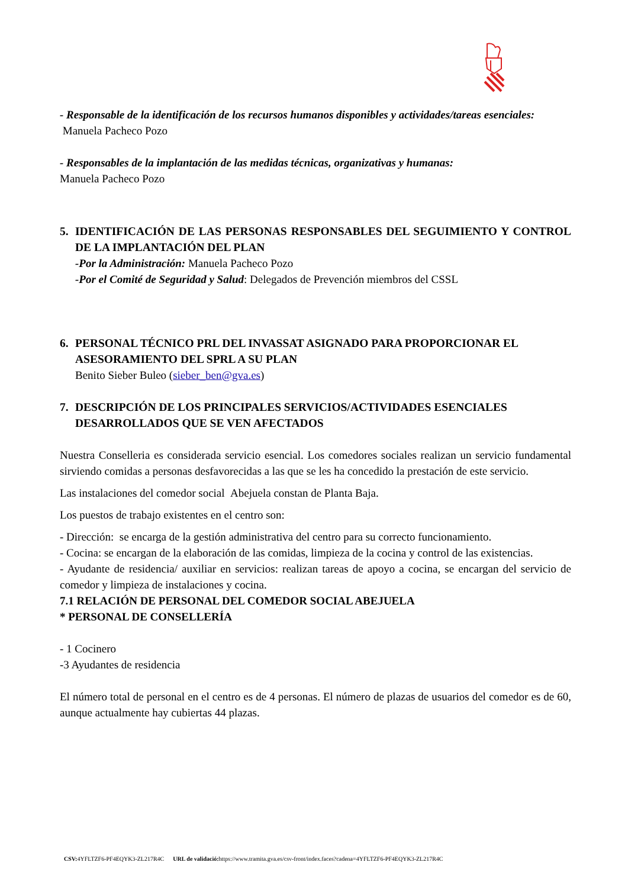- Responsable de la identificación de los recursos humanos disponibles y actividades/tareas esenciales:
Manuela Pacheco Pozo
- Responsables de la implantación de las medidas técnicas, organizativas y humanas:
Manuela Pacheco Pozo
5. IDENTIFICACIÓN DE LAS PERSONAS RESPONSABLES DEL SEGUIMIENTO Y CONTROL DE LA IMPLANTACIÓN DEL PLAN
-Por la Administración: Manuela Pacheco Pozo
-Por el Comité de Seguridad y Salud: Delegados de Prevención miembros del CSSL
6. PERSONAL TÉCNICO PRL DEL INVASSAT ASIGNADO PARA PROPORCIONAR EL ASESORAMIENTO DEL SPRL A SU PLAN
Benito Sieber Buleo (sieber_ben@gva.es)
7. DESCRIPCIÓN DE LOS PRINCIPALES SERVICIOS/ACTIVIDADES ESENCIALES DESARROLLADOS QUE SE VEN AFECTADOS
Nuestra Conselleria es considerada servicio esencial. Los comedores sociales realizan un servicio fundamental sirviendo comidas a personas desfavorecidas a las que se les ha concedido la prestación de este servicio.
Las instalaciones del comedor social Abejuela constan de Planta Baja.
Los puestos de trabajo existentes en el centro son:
- Dirección: se encarga de la gestión administrativa del centro para su correcto funcionamiento.
- Cocina: se encargan de la elaboración de las comidas, limpieza de la cocina y control de las existencias.
- Ayudante de residencia/ auxiliar en servicios: realizan tareas de apoyo a cocina, se encargan del servicio de comedor y limpieza de instalaciones y cocina.
7.1 RELACIÓN DE PERSONAL DEL COMEDOR SOCIAL ABEJUELA
* PERSONAL DE CONSELLERÍA
- 1 Cocinero
-3 Ayudantes de residencia
El número total de personal en el centro es de 4 personas. El número de plazas de usuarios del comedor es de 60, aunque actualmente hay cubiertas 44 plazas.
CSV: 4YFLTZF6-PF4EQYK3-ZL217R4C URL de validació: https://www.tramita.gva.es/csv-front/index.faces?cadena=4YFLTZF6-PF4EQYK3-ZL217R4C